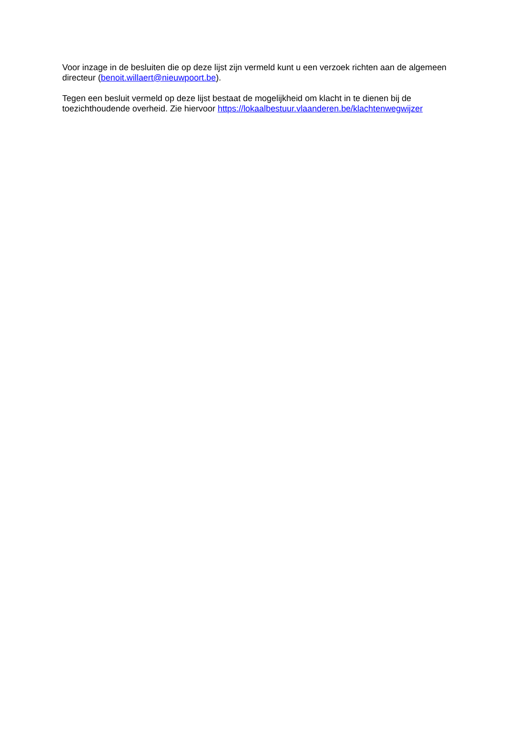Voor inzage in de besluiten die op deze lijst zijn vermeld kunt u een verzoek richten aan de algemeen directeur (benoit.willaert@nieuwpoort.be).
Tegen een besluit vermeld op deze lijst bestaat de mogelijkheid om klacht in te dienen bij de toezichthoudende overheid. Zie hiervoor https://lokaalbestuur.vlaanderen.be/klachtenwegwijzer